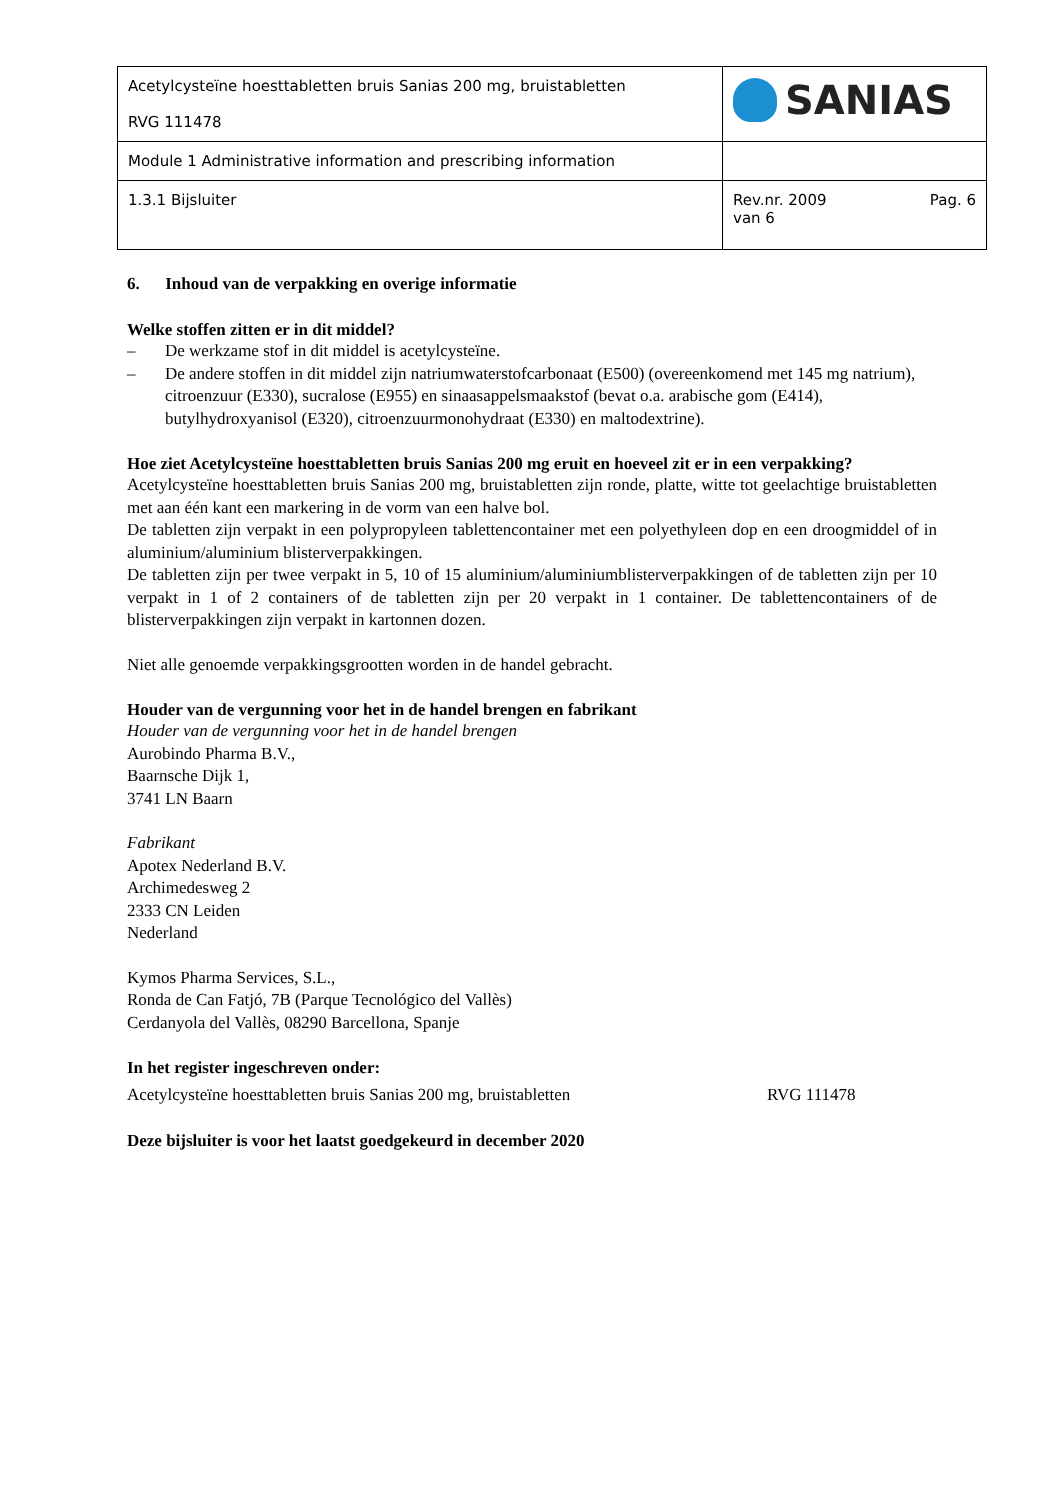| Acetylcysteïne hoesttabletten bruis Sanias 200 mg, bruistabletten RVG 111478 | SANIAS |
| Module 1 Administrative information and prescribing information | |
| 1.3.1 Bijsluiter | Rev.nr. 2009 Pag. 6 van 6 |
6. Inhoud van de verpakking en overige informatie
Welke stoffen zitten er in dit middel?
– De werkzame stof in dit middel is acetylcysteïne.
– De andere stoffen in dit middel zijn natriumwaterstofcarbonaat (E500) (overeenkomend met 145 mg natrium), citroenzuur (E330), sucralose (E955) en sinaasappelsmaakstof (bevat o.a. arabische gom (E414), butylhydroxyanisol (E320), citroenzuurmonohydraat (E330) en maltodextrine).
Hoe ziet Acetylcysteïne hoesttabletten bruis Sanias 200 mg eruit en hoeveel zit er in een verpakking?
Acetylcysteïne hoesttabletten bruis Sanias 200 mg, bruistabletten zijn ronde, platte, witte tot geelachtige bruistabletten met aan één kant een markering in de vorm van een halve bol.
De tabletten zijn verpakt in een polypropyleen tablettencontainer met een polyethyleen dop en een droogmiddel of in aluminium/aluminium blisterverpakkingen.
De tabletten zijn per twee verpakt in 5, 10 of 15 aluminium/aluminiumblisterverpakkingen of de tabletten zijn per 10 verpakt in 1 of 2 containers of de tabletten zijn per 20 verpakt in 1 container. De tablettencontainers of de blisterverpakkingen zijn verpakt in kartonnen dozen.
Niet alle genoemde verpakkingsgrootten worden in de handel gebracht.
Houder van de vergunning voor het in de handel brengen en fabrikant
Houder van de vergunning voor het in de handel brengen
Aurobindo Pharma B.V.,
Baarnsche Dijk 1,
3741 LN Baarn
Fabrikant
Apotex Nederland B.V.
Archimedesweg 2
2333 CN Leiden
Nederland
Kymos Pharma Services, S.L.,
Ronda de Can Fatjó, 7B (Parque Tecnológico del Vallès)
Cerdanyola del Vallès, 08290 Barcellona, Spanje
In het register ingeschreven onder:
Acetylcysteïne hoesttabletten bruis Sanias 200 mg, bruistabletten RVG 111478
Deze bijsluiter is voor het laatst goedgekeurd in december 2020